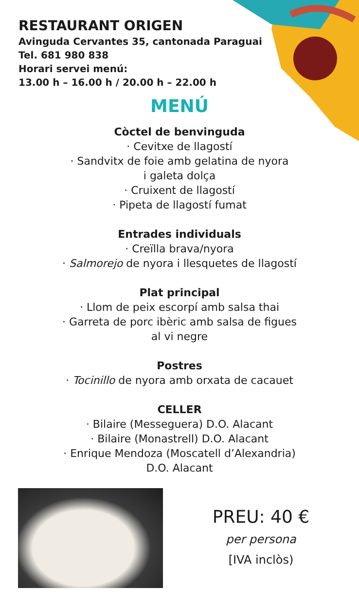RESTAURANT ORIGEN
Avinguda Cervantes 35, cantonada Paraguai
Tel. 681 980 838
Horari servei menú:
13.00 h – 16.00 h / 20.00 h – 22.00 h
MENÚ
Còctel de benvinguda
· Cevitxe de llagostí
· Sandvitx de foie amb gelatina de nyora
i galeta dolça
· Cruixent de llagostí
· Pipeta de llagostí fumat
Entrades individuals
· Creïlla brava/nyora
· Salmorejo de nyora i llesquetes de llagostí
Plat principal
· Llom de peix escorpí amb salsa thai
· Garreta de porc ibèric amb salsa de figues
al vi negre
Postres
· Tocinillo de nyora amb orxata de cacauet
CELLER
· Bilaire (Messeguera) D.O. Alacant
· Bilaire (Monastrell) D.O. Alacant
· Enrique Mendoza (Moscatell d’Alexandria)
D.O. Alacant
PREU: 40 €
per persona
[IVA inclòs)